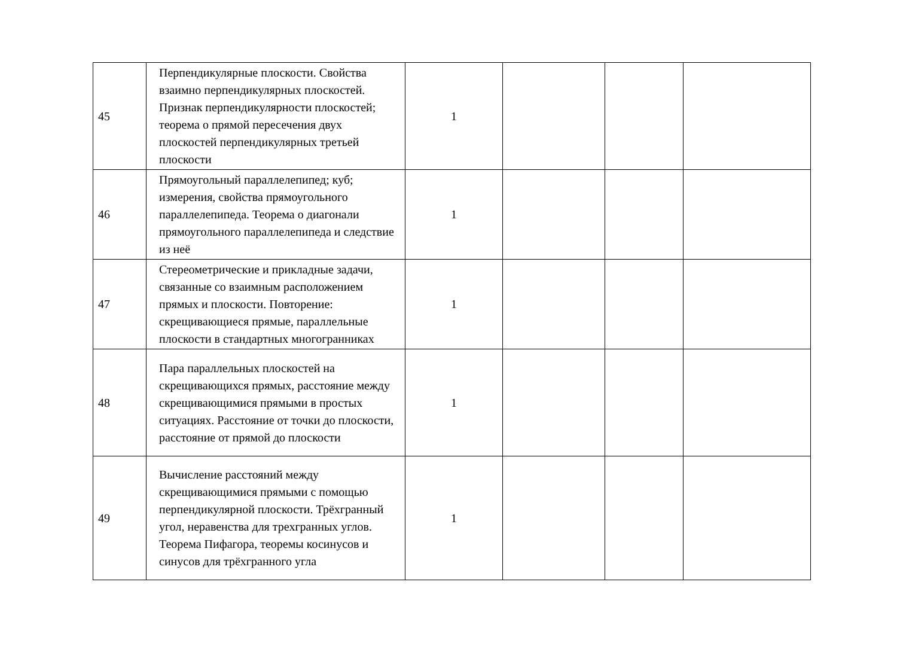| 45 | Перпендикулярные плоскости. Свойства взаимно перпендикулярных плоскостей. Признак перпендикулярности плоскостей; теорема о прямой пересечения двух плоскостей перпендикулярных третьей плоскости | 1 | | | |
| 46 | Прямоугольный параллелепипед; куб; измерения, свойства прямоугольного параллелепипеда. Теорема о диагонали прямоугольного параллелепипеда и следствие из неё | 1 | | | |
| 47 | Стереометрические и прикладные задачи, связанные со взаимным расположением прямых и плоскости. Повторение: скрещивающиеся прямые, параллельные плоскости в стандартных многогранниках | 1 | | | |
| 48 | Пара параллельных плоскостей на скрещивающихся прямых, расстояние между скрещивающимися прямыми в простых ситуациях. Расстояние от точки до плоскости, расстояние от прямой до плоскости | 1 | | | |
| 49 | Вычисление расстояний между скрещивающимися прямыми с помощью перпендикулярной плоскости. Трёхгранный угол, неравенства для трехгранных углов. Теорема Пифагора, теоремы косинусов и синусов для трёхгранного угла | 1 | | | |